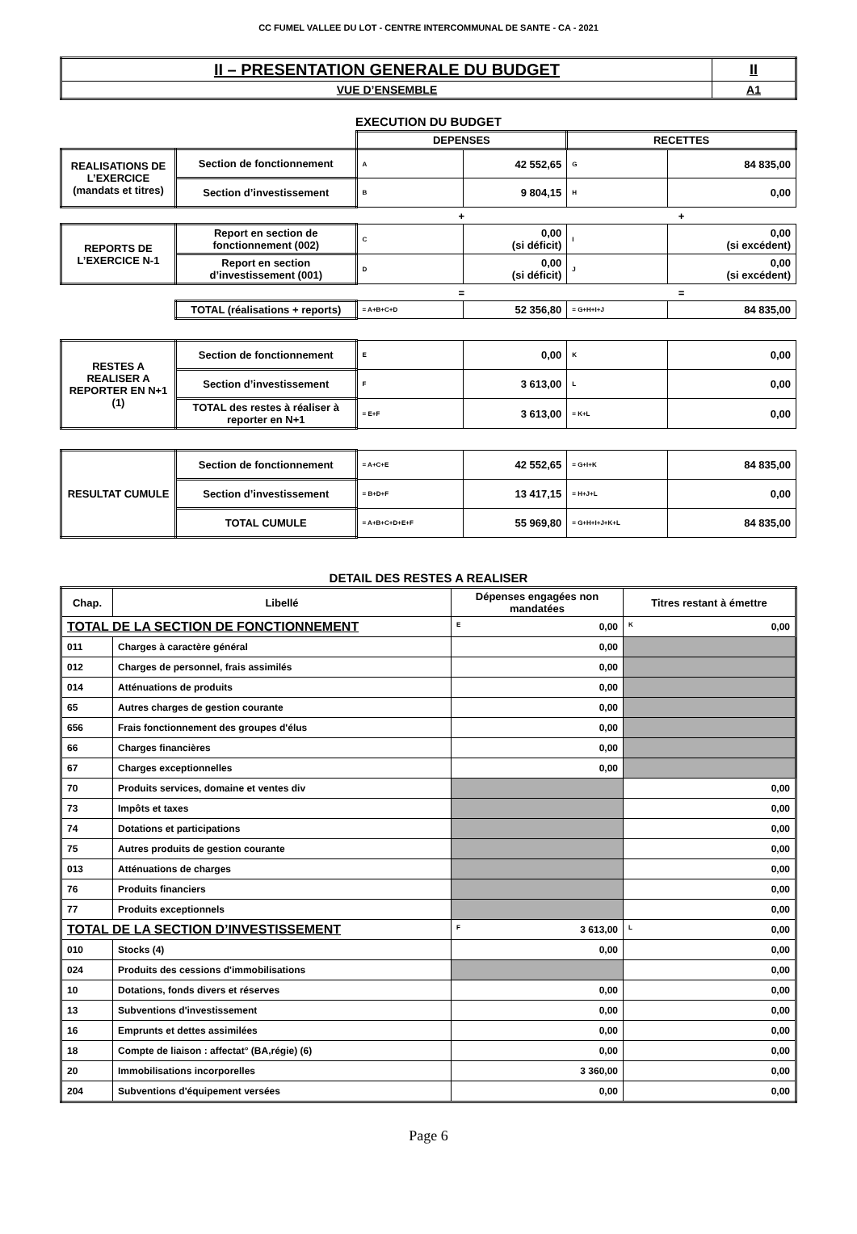CC FUMEL VALLEE DU LOT - CENTRE INTERCOMMUNAL DE SANTE - CA - 2021
| II – PRESENTATION GENERALE DU BUDGET | II |
| VUE D’ENSEMBLE | A1 |
EXECUTION DU BUDGET
| | | DEPENSES | | RECETTES | |
| REALISATIONS DE L’EXERCICE (mandats et titres) | Section de fonctionnement | A | 42 552,65 | G | 84 835,00 |
| | Section d’investissement | B | 9 804,15 | H | 0,00 |
| | | + | | + | |
| REPORTS DE L’EXERCICE N-1 | Report en section de fonctionnement (002) | C | 0,00 (si déficit) | I | 0,00 (si excédent) |
| | Report en section d’investissement (001) | D | 0,00 (si déficit) | J | 0,00 (si excédent) |
| | | = | | = | |
| | TOTAL (réalisations + reports) | = A+B+C+D | 52 356,80 | = G+H+I+J | 84 835,00 |
| RESTES A REALISER A REPORTER EN N+1 (1) | Section de fonctionnement | E | 0,00 | K | 0,00 |
| | Section d’investissement | F | 3 613,00 | L | 0,00 |
| | TOTAL des restes à réaliser à reporter en N+1 | = E+F | 3 613,00 | = K+L | 0,00 |
| RESULTAT CUMULE | Section de fonctionnement | = A+C+E | 42 552,65 | = G+I+K | 84 835,00 |
| | Section d’investissement | = B+D+F | 13 417,15 | = H+J+L | 0,00 |
| | TOTAL CUMULE | = A+B+C+D+E+F | 55 969,80 | = G+H+I+J+K+L | 84 835,00 |
DETAIL DES RESTES A REALISER
| Chap. | Libellé | Dépenses engagées non mandatées | Titres restant à émettre |
| --- | --- | --- | --- |
| TOTAL DE LA SECTION DE FONCTIONNEMENT | | E 0,00 | K 0,00 |
| 011 | Charges à caractère général | 0,00 | |
| 012 | Charges de personnel, frais assimilés | 0,00 | |
| 014 | Atténuations de produits | 0,00 | |
| 65 | Autres charges de gestion courante | 0,00 | |
| 656 | Frais fonctionnement des groupes d'élus | 0,00 | |
| 66 | Charges financières | 0,00 | |
| 67 | Charges exceptionnelles | 0,00 | |
| 70 | Produits services, domaine et ventes div | | 0,00 |
| 73 | Impôts et taxes | | 0,00 |
| 74 | Dotations et participations | | 0,00 |
| 75 | Autres produits de gestion courante | | 0,00 |
| 013 | Atténuations de charges | | 0,00 |
| 76 | Produits financiers | | 0,00 |
| 77 | Produits exceptionnels | | 0,00 |
| TOTAL DE LA SECTION D’INVESTISSEMENT | | F 3 613,00 | L 0,00 |
| 010 | Stocks (4) | 0,00 | 0,00 |
| 024 | Produits des cessions d'immobilisations | | 0,00 |
| 10 | Dotations, fonds divers et réserves | 0,00 | 0,00 |
| 13 | Subventions d'investissement | 0,00 | 0,00 |
| 16 | Emprunts et dettes assimilées | 0,00 | 0,00 |
| 18 | Compte de liaison : affectat° (BA,régie) (6) | 0,00 | 0,00 |
| 20 | Immobilisations incorporelles | 3 360,00 | 0,00 |
| 204 | Subventions d'équipement versées | 0,00 | 0,00 |
Page 6